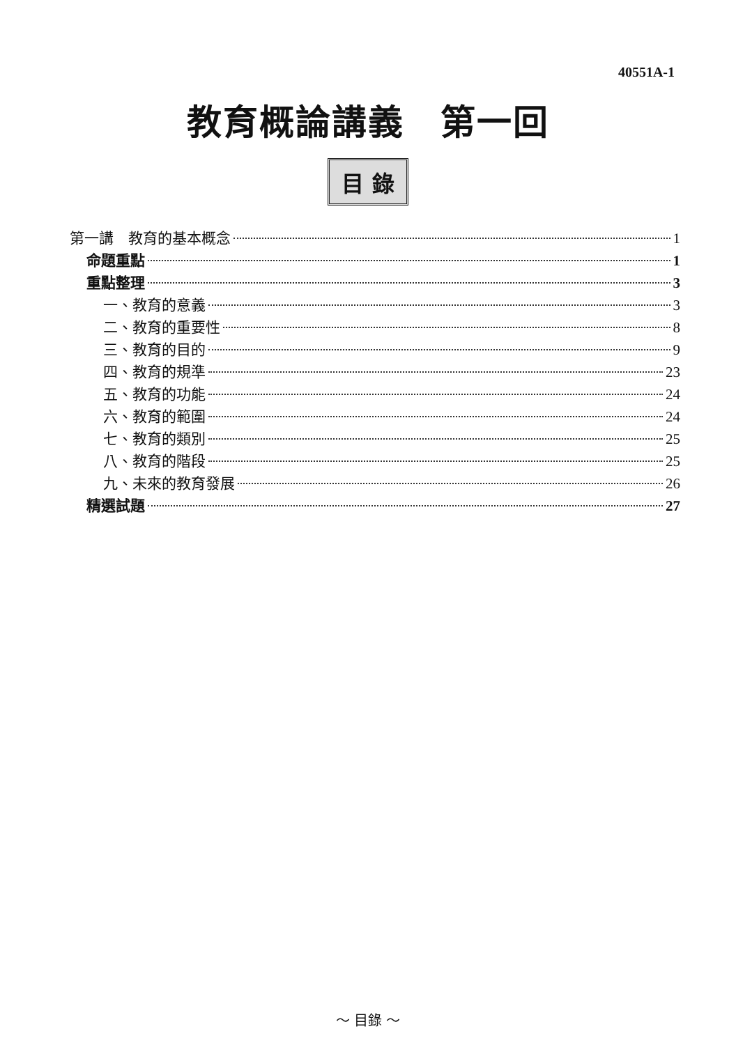40551A-1
教育概論講義　第一回
目 錄
第一講　教育的基本概念 1
命題重點 1
重點整理 3
一、教育的意義 3
二、教育的重要性 8
三、教育的目的 9
四、教育的規準 23
五、教育的功能 24
六、教育的範圍 24
七、教育的類別 25
八、教育的階段 25
九、未來的教育發展 26
精選試題 27
～ 目錄 ～